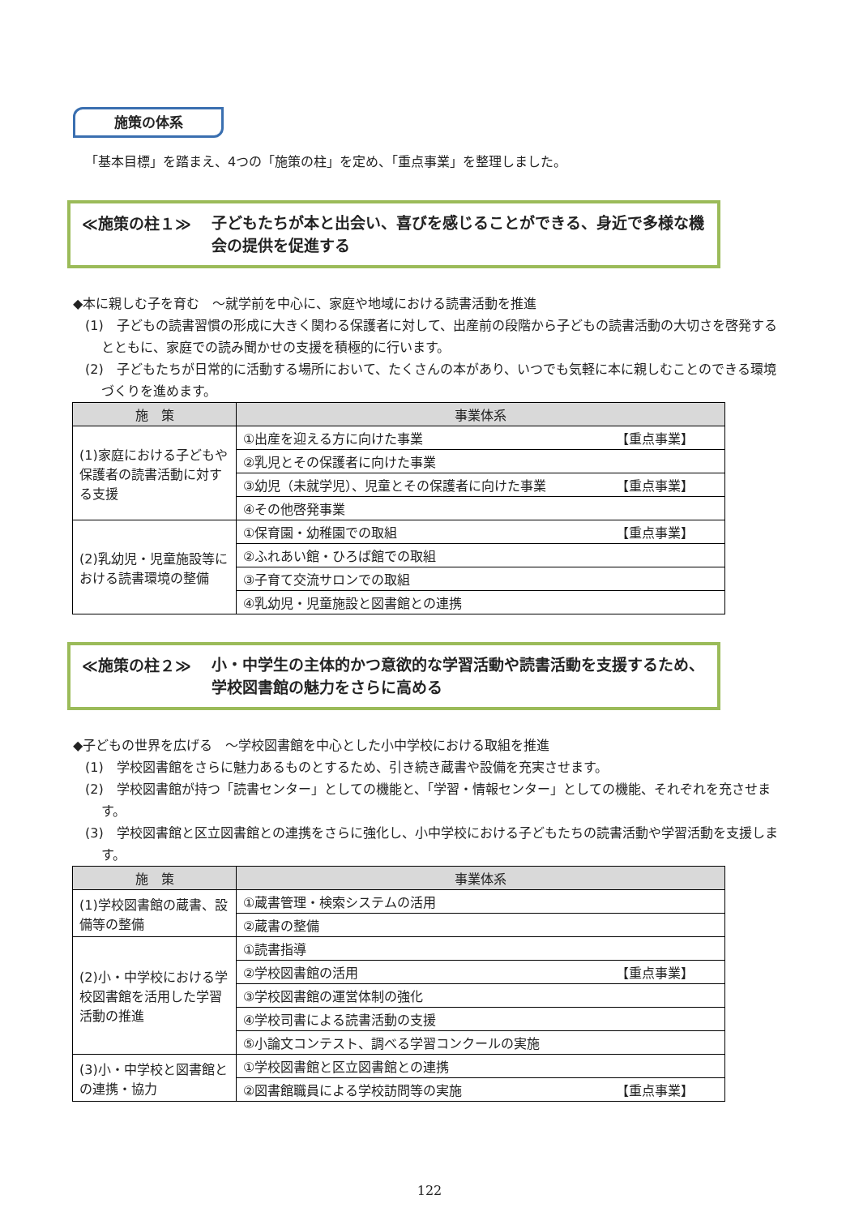施策の体系
「基本目標」を踏まえ、4つの「施策の柱」を定め、「重点事業」を整理しました。
≪施策の柱１≫
子どもたちが本と出会い、喜びを感じることができる、身近で多様な機会の提供を促進する
◆本に親しむ子を育む　～就学前を中心に、家庭や地域における読書活動を推進
(1)　子どもの読書習慣の形成に大きく関わる保護者に対して、出産前の段階から子どもの読書活動の大切さを啓発するとともに、家庭での読み聞かせの支援を積極的に行います。
(2)　子どもたちが日常的に活動する場所において、たくさんの本があり、いつでも気軽に本に親しむことのできる環境づくりを進めます。
| 施 策 | 事業体系 |
| --- | --- |
| (1)家庭における子どもや保護者の読書活動に対する支援 | ①出産を迎える方に向けた事業 【重点事業】 |
| | ②乳児とその保護者に向けた事業 |
| | ③幼児（未就学児）、児童とその保護者に向けた事業 【重点事業】 |
| | ④その他啓発事業 |
| (2)乳幼児・児童施設等における読書環境の整備 | ①保育園・幼稚園での取組 【重点事業】 |
| | ②ふれあい館・ひろば館での取組 |
| | ③子育て交流サロンでの取組 |
| | ④乳幼児・児童施設と図書館との連携 |
≪施策の柱２≫
小・中学生の主体的かつ意欲的な学習活動や読書活動を支援するため、学校図書館の魅力をさらに高める
◆子どもの世界を広げる　～学校図書館を中心とした小中学校における取組を推進
(1)　学校図書館をさらに魅力あるものとするため、引き続き蔵書や設備を充実させます。
(2)　学校図書館が持つ「読書センター」としての機能と、「学習・情報センター」としての機能、それぞれを充させます。
(3)　学校図書館と区立図書館との連携をさらに強化し、小中学校における子どもたちの読書活動や学習活動を支援します。
| 施 策 | 事業体系 |
| --- | --- |
| (1)学校図書館の蔵書、設備等の整備 | ①蔵書管理・検索システムの活用 |
| | ②蔵書の整備 |
| (2)小・中学校における学校図書館を活用した学習活動の推進 | ①読書指導 |
| | ②学校図書館の活用 【重点事業】 |
| | ③学校図書館の運営体制の強化 |
| | ④学校司書による読書活動の支援 |
| | ⑤小論文コンテスト、調べる学習コンクールの実施 |
| (3)小・中学校と図書館との連携・協力 | ①学校図書館と区立図書館との連携 |
| | ②図書館職員による学校訪問等の実施 【重点事業】 |
122